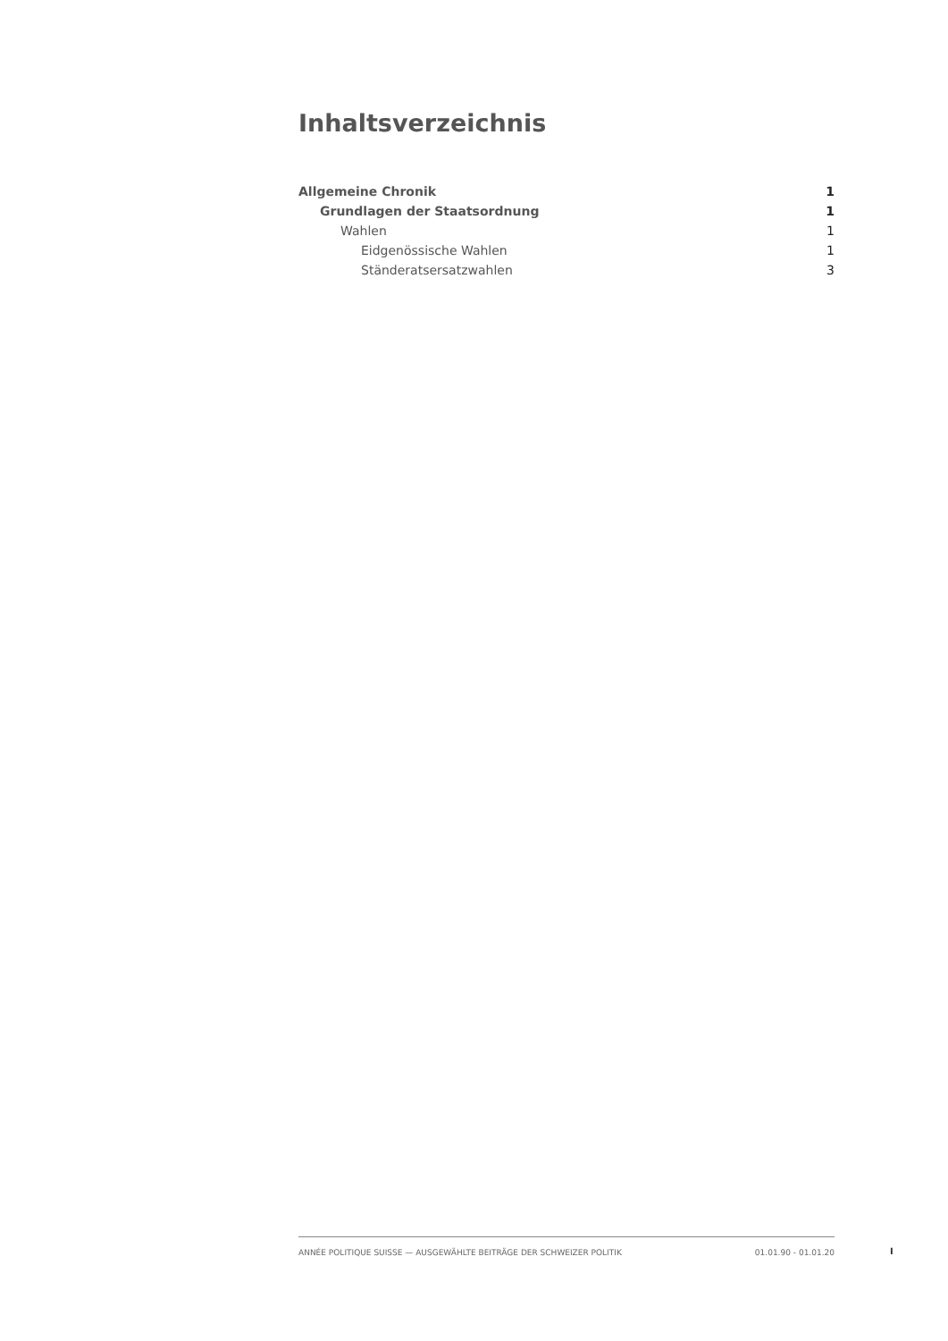Inhaltsverzeichnis
Allgemeine Chronik 1
Grundlagen der Staatsordnung 1
Wahlen 1
Eidgenössische Wahlen 1
Ständeratsersatzwahlen 3
ANNÉE POLITIQUE SUISSE — AUSGEWÄHLTE BEITRÄGE DER SCHWEIZER POLITIK 01.01.90 - 01.01.20
I